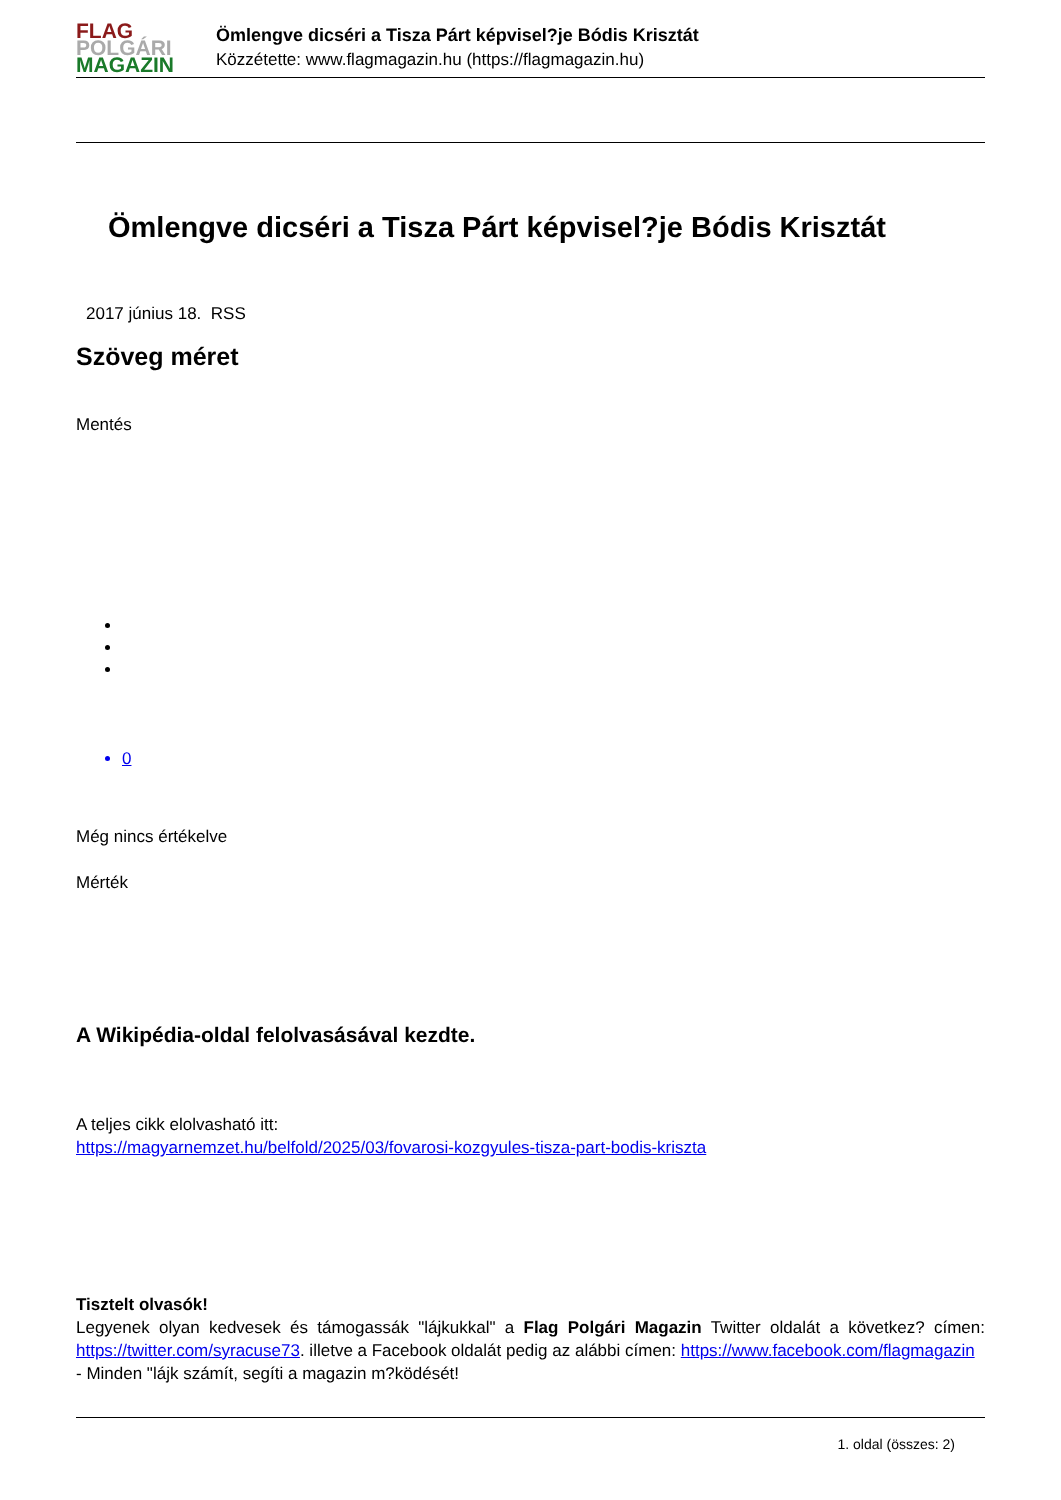FLAG
POLGÁRI
MAGAZIN
Ömlengve dicséri a Tisza Párt képvisel?je Bódis Krisztát
Közzétette: www.flagmagazin.hu (https://flagmagazin.hu)
Ömlengve dicséri a Tisza Párt képvisel?je Bódis Krisztát
2017 június 18. RSS
Szöveg méret
Mentés
0
Még nincs értékelve
Mérték
A Wikipédia-oldal felolvasásával kezdte.
A teljes cikk elolvasható itt:
https://magyarnemzet.hu/belfold/2025/03/fovarosi-kozgyules-tisza-part-bodis-kriszta
Tisztelt olvasók!
Legyenek olyan kedvesek és támogassák "lájkukkal" a Flag Polgári Magazin Twitter oldalát a következ? címen: https://twitter.com/syracuse73. illetve a Facebook oldalát pedig az alábbi címen: https://www.facebook.com/flagmagazin
- Minden "lájk számít, segíti a magazin m?ködését!
1. oldal (összes: 2)